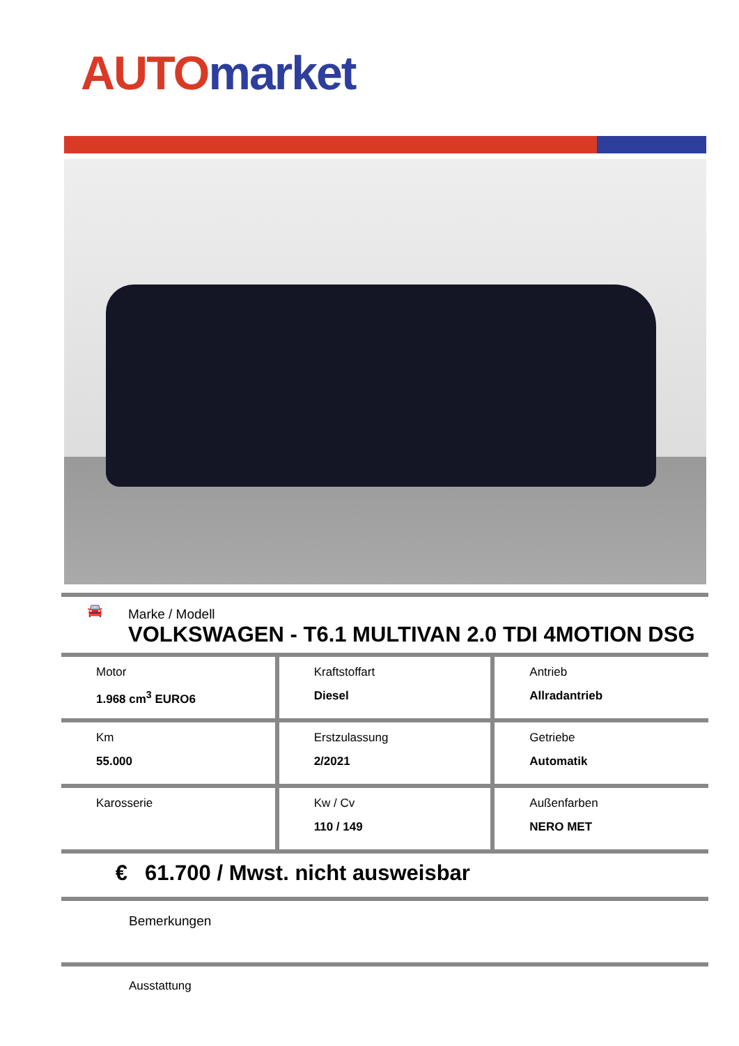AUTO market
🚘
Marke / Modell
VOLKSWAGEN - T6.1 MULTIVAN 2.0 TDI 4MOTION DSG
| Motor 1.968 cm<sup>3</sup> EURO6 | Kraftstoffart Diesel | Antrieb Allradantrieb |
| Km 55.000 | Erstzulassung 2/2021 | Getriebe Automatik |
| Karosserie | Kw / Cv 110 / 149 | Außenfarben NERO MET |
€ 61.700 / Mwst. nicht ausweisbar
Bemerkungen
Ausstattung